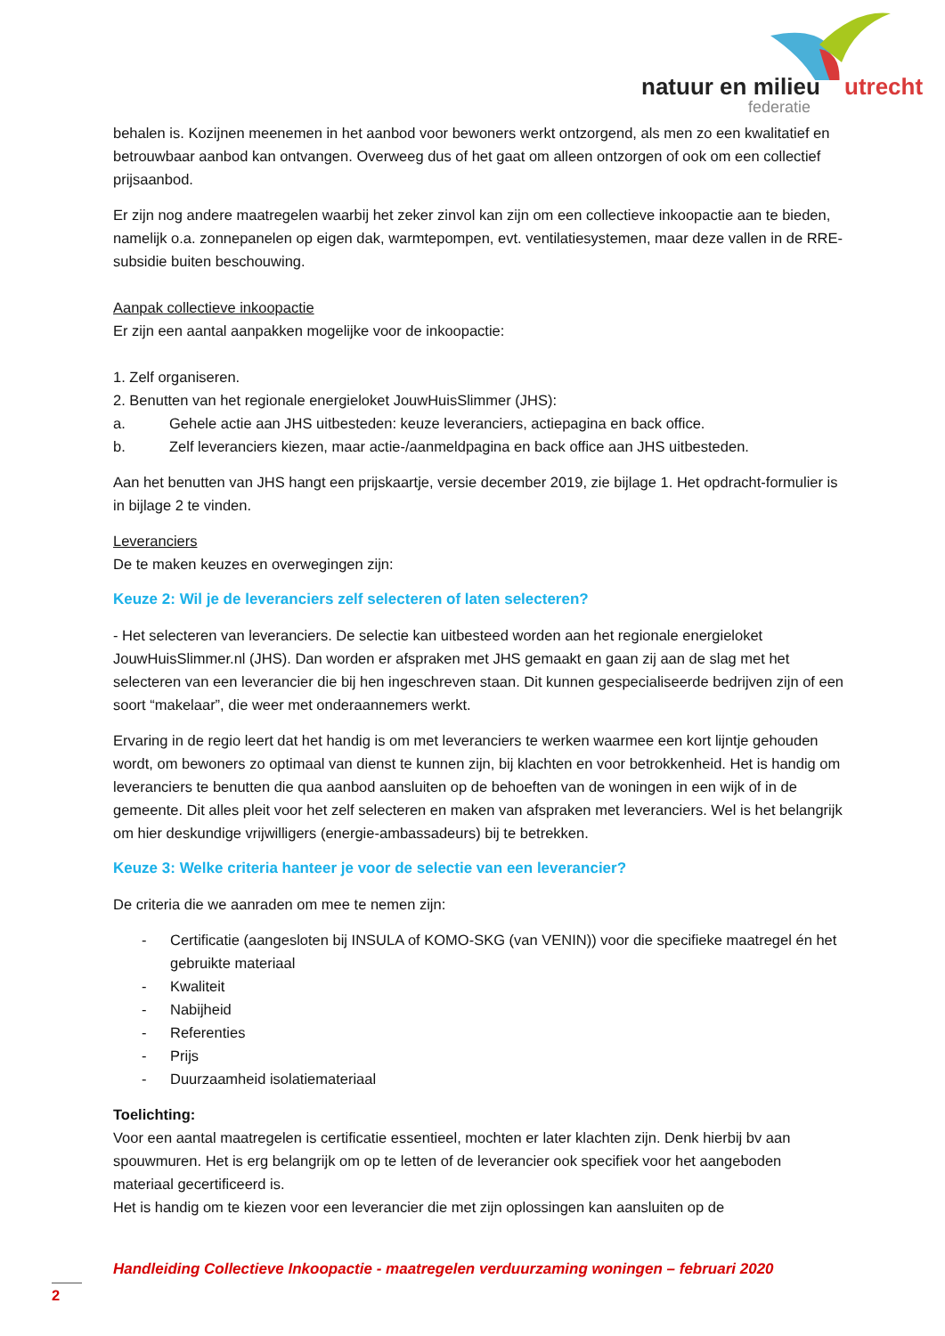natuur en milieu utrecht
federatie
behalen is. Kozijnen meenemen in het aanbod voor bewoners werkt ontzorgend, als men zo een kwalitatief en betrouwbaar aanbod kan ontvangen. Overweeg dus of het gaat om alleen ontzorgen of ook om een collectief prijsaanbod.
Er zijn nog andere maatregelen waarbij het zeker zinvol kan zijn om een collectieve inkoopactie aan te bieden, namelijk o.a. zonnepanelen op eigen dak, warmtepompen, evt. ventilatiesystemen, maar deze vallen in de RRE-subsidie buiten beschouwing.
Aanpak collectieve inkoopactie
Er zijn een aantal aanpakken mogelijke voor de inkoopactie:
1. Zelf organiseren.
2. Benutten van het regionale energieloket JouwHuisSlimmer (JHS):
a. Gehele actie aan JHS uitbesteden: keuze leveranciers, actiepagina en back office.
b. Zelf leveranciers kiezen, maar actie-/aanmeldpagina en back office aan JHS uitbesteden.
Aan het benutten van JHS hangt een prijskaartje, versie december 2019, zie bijlage 1. Het opdracht-formulier is in bijlage 2 te vinden.
Leveranciers
De te maken keuzes en overwegingen zijn:
Keuze 2: Wil je de leveranciers zelf selecteren of laten selecteren?
- Het selecteren van leveranciers. De selectie kan uitbesteed worden aan het regionale energieloket JouwHuisSlimmer.nl (JHS). Dan worden er afspraken met JHS gemaakt en gaan zij aan de slag met het selecteren van een leverancier die bij hen ingeschreven staan. Dit kunnen gespecialiseerde bedrijven zijn of een soort “makelaar”, die weer met onderaannemers werkt.
Ervaring in de regio leert dat het handig is om met leveranciers te werken waarmee een kort lijntje gehouden wordt, om bewoners zo optimaal van dienst te kunnen zijn, bij klachten en voor betrokkenheid. Het is handig om leveranciers te benutten die qua aanbod aansluiten op de behoeften van de woningen in een wijk of in de gemeente. Dit alles pleit voor het zelf selecteren en maken van afspraken met leveranciers. Wel is het belangrijk om hier deskundige vrijwilligers (energie-ambassadeurs) bij te betrekken.
Keuze 3: Welke criteria hanteer je voor de selectie van een leverancier?
De criteria die we aanraden om mee te nemen zijn:
- Certificatie (aangesloten bij INSULA of KOMO-SKG (van VENIN)) voor die specifieke maatregel én het gebruikte materiaal
- Kwaliteit
- Nabijheid
- Referenties
- Prijs
- Duurzaamheid isolatiemateriaal
Toelichting:
Voor een aantal maatregelen is certificatie essentieel, mochten er later klachten zijn. Denk hierbij bv aan spouwmuren. Het is erg belangrijk om op te letten of de leverancier ook specifiek voor het aangeboden materiaal gecertificeerd is.
Het is handig om te kiezen voor een leverancier die met zijn oplossingen kan aansluiten op de
Handleiding Collectieve Inkoopactie - maatregelen verduurzaming woningen – februari 2020
2